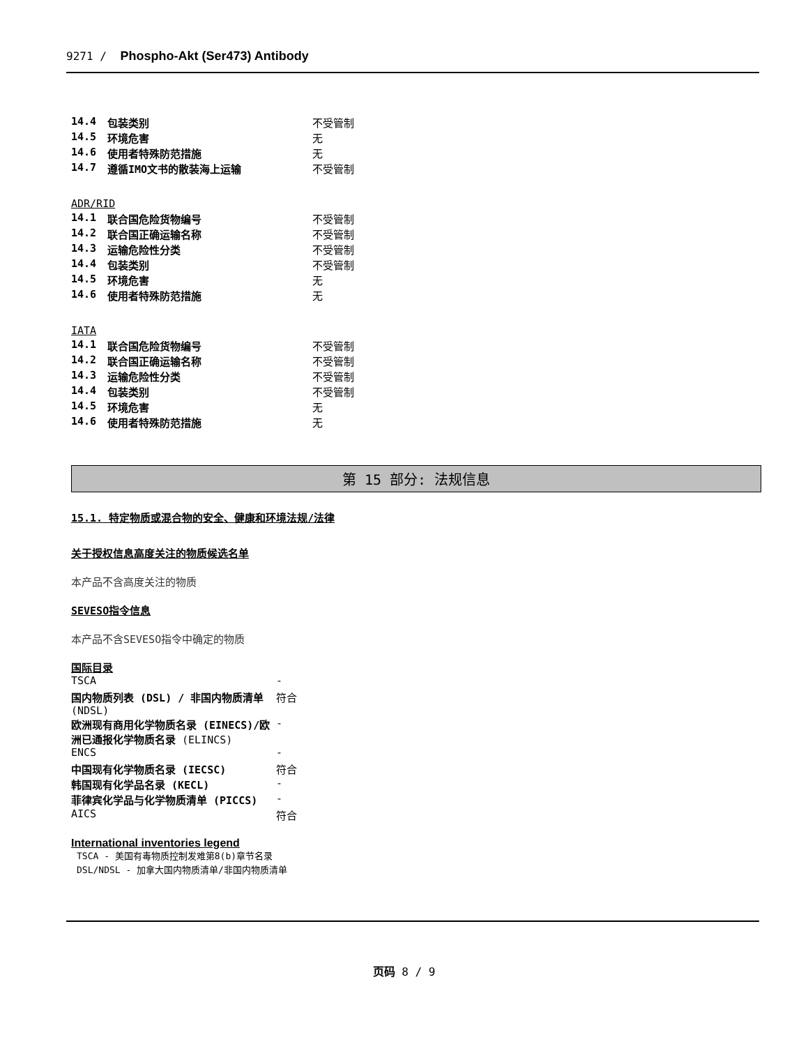9271 / Phospho-Akt (Ser473) Antibody
| 14.4 | 包装类别 | 不受管制 |
| 14.5 | 环境危害 | 无 |
| 14.6 | 使用者特殊防范措施 | 无 |
| 14.7 | 遵循IMO文书的散装海上运输 | 不受管制 |
ADR/RID
| 14.1 | 联合国危险货物编号 | 不受管制 |
| 14.2 | 联合国正确运输名称 | 不受管制 |
| 14.3 | 运输危险性分类 | 不受管制 |
| 14.4 | 包装类别 | 不受管制 |
| 14.5 | 环境危害 | 无 |
| 14.6 | 使用者特殊防范措施 | 无 |
IATA
| 14.1 | 联合国危险货物编号 | 不受管制 |
| 14.2 | 联合国正确运输名称 | 不受管制 |
| 14.3 | 运输危险性分类 | 不受管制 |
| 14.4 | 包装类别 | 不受管制 |
| 14.5 | 环境危害 | 无 |
| 14.6 | 使用者特殊防范措施 | 无 |
第 15 部分: 法规信息
15.1. 特定物质或混合物的安全、健康和环境法规/法律
关于授权信息高度关注的物质候选名单
本产品不含高度关注的物质
SEVESO指令信息
本产品不含SEVESO指令中确定的物质
国际目录
| TSCA | - |
| 国内物质列表 (DSL) / 非国内物质清单 (NDSL) | 符合 |
| 欧洲现有商用化学物质名录 (EINECS)/欧洲已通报化学物质名录 (ELINCS) | - |
| ENCS | - |
| 中国现有化学物质名录 (IECSC) | 符合 |
| 韩国现有化学品名录 (KECL) | - |
| 菲律宾化学品与化学物质清单 (PICCS) | - |
| AICS | 符合 |
International inventories legend
TSCA - 美国有毒物质控制发难第8(b)章节名录
DSL/NDSL - 加拿大国内物质清单/非国内物质清单
页码 8 / 9